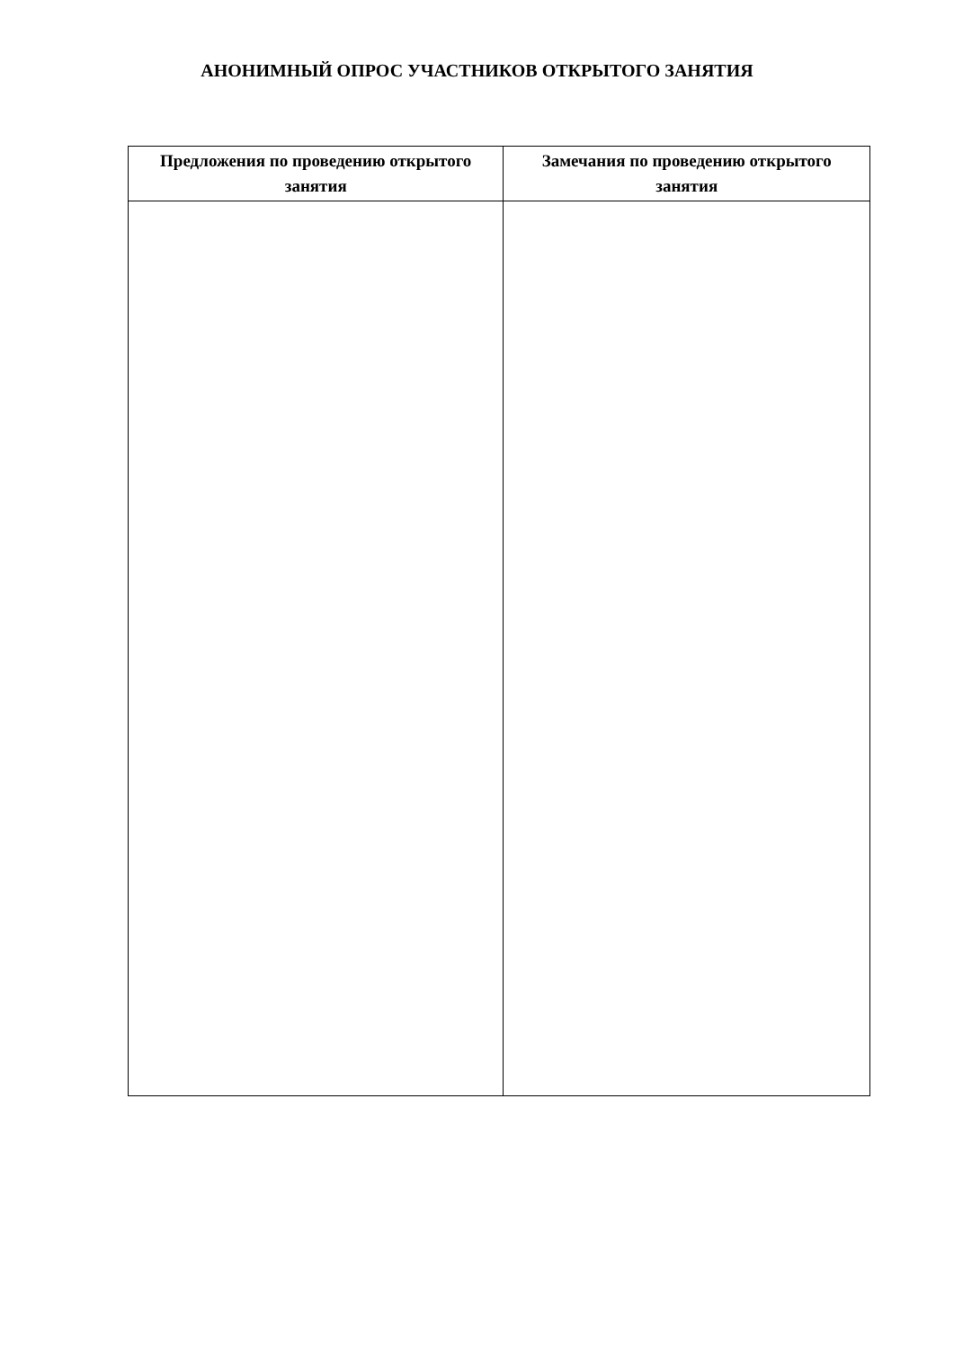АНОНИМНЫЙ ОПРОС УЧАСТНИКОВ ОТКРЫТОГО ЗАНЯТИЯ
| Предложения по проведению открытого занятия | Замечания по проведению открытого занятия |
| --- | --- |